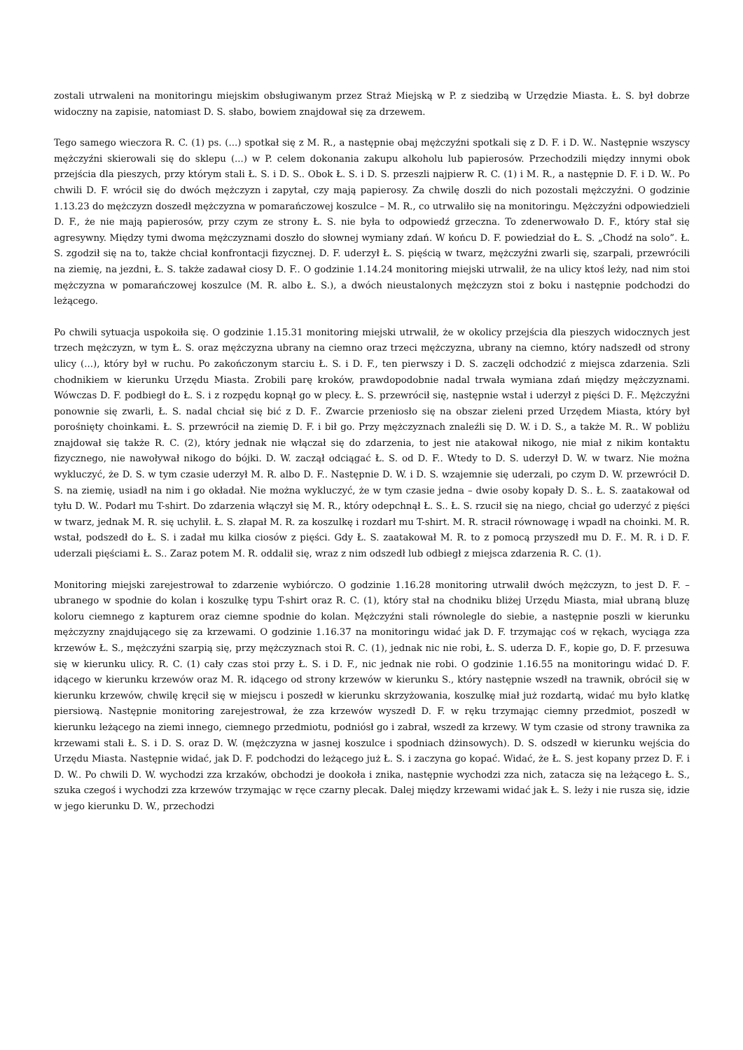zostali utrwaleni na monitoringu miejskim obsługiwanym przez Straż Miejską w P. z siedzibą w Urzędzie Miasta. Ł. S. był dobrze widoczny na zapisie, natomiast D. S. słabo, bowiem znajdował się za drzewem.
Tego samego wieczora R. C. (1) ps. (...) spotkał się z M. R., a następnie obaj mężczyźni spotkali się z D. F. i D. W.. Następnie wszyscy mężczyźni skierowali się do sklepu (...) w P. celem dokonania zakupu alkoholu lub papierosów. Przechodzili między innymi obok przejścia dla pieszych, przy którym stali Ł. S. i D. S.. Obok Ł. S. i D. S. przeszli najpierw R. C. (1) i M. R., a następnie D. F. i D. W.. Po chwili D. F. wrócił się do dwóch mężczyzn i zapytał, czy mają papierosy. Za chwilę doszli do nich pozostali mężczyźni. O godzinie 1.13.23 do mężczyzn doszedł mężczyzna w pomarańczowej koszulce – M. R., co utrwaliło się na monitoringu. Mężczyźni odpowiedzieli D. F., że nie mają papierosów, przy czym ze strony Ł. S. nie była to odpowiedź grzeczna. To zdenerwowało D. F., który stał się agresywny. Między tymi dwoma mężczyznami doszło do słownej wymiany zdań. W końcu D. F. powiedział do Ł. S. „Chodź na solo”. Ł. S. zgodził się na to, także chciał konfrontacji fizycznej. D. F. uderzył Ł. S. pięścią w twarz, mężczyźni zwarli się, szarpali, przewrócili na ziemię, na jezdni, Ł. S. także zadawał ciosy D. F.. O godzinie 1.14.24 monitoring miejski utrwalił, że na ulicy ktoś leży, nad nim stoi mężczyzna w pomarańczowej koszulce (M. R. albo Ł. S.), a dwóch nieustalonych mężczyzn stoi z boku i następnie podchodzi do leżącego.
Po chwili sytuacja uspokoiła się. O godzinie 1.15.31 monitoring miejski utrwalił, że w okolicy przejścia dla pieszych widocznych jest trzech mężczyzn, w tym Ł. S. oraz mężczyzna ubrany na ciemno oraz trzeci mężczyzna, ubrany na ciemno, który nadszedł od strony ulicy (...), który był w ruchu. Po zakończonym starciu Ł. S. i D. F., ten pierwszy i D. S. zaczęli odchodzić z miejsca zdarzenia. Szli chodnikiem w kierunku Urzędu Miasta. Zrobili parę kroków, prawdopodobnie nadal trwała wymiana zdań między mężczyznami. Wówczas D. F. podbiegł do Ł. S. i z rozpędu kopnął go w plecy. Ł. S. przewrócił się, następnie wstał i uderzył z pięści D. F.. Mężczyźni ponownie się zwarli, Ł. S. nadal chciał się bić z D. F.. Zwarcie przeniosło się na obszar zieleni przed Urzędem Miasta, który był porośnięty choinkami. Ł. S. przewrócił na ziemię D. F. i bił go. Przy mężczyznach znaleźli się D. W. i D. S., a także M. R.. W pobliżu znajdował się także R. C. (2), który jednak nie włączał się do zdarzenia, to jest nie atakował nikogo, nie miał z nikim kontaktu fizycznego, nie nawoływał nikogo do bójki. D. W. zaczął odciągać Ł. S. od D. F.. Wtedy to D. S. uderzył D. W. w twarz. Nie można wykluczyć, że D. S. w tym czasie uderzył M. R. albo D. F.. Następnie D. W. i D. S. wzajemnie się uderzali, po czym D. W. przewrócił D. S. na ziemię, usiadł na nim i go okładał. Nie można wykluczyć, że w tym czasie jedna – dwie osoby kopały D. S.. Ł. S. zaatakował od tyłu D. W.. Podarł mu T-shirt. Do zdarzenia włączył się M. R., który odepchnął Ł. S.. Ł. S. rzucił się na niego, chciał go uderzyć z pięści w twarz, jednak M. R. się uchylił. Ł. S. złapał M. R. za koszulkę i rozdarł mu T-shirt. M. R. stracił równowagę i wpadł na choinki. M. R. wstał, podszedł do Ł. S. i zadał mu kilka ciosów z pięści. Gdy Ł. S. zaatakował M. R. to z pomocą przyszedł mu D. F.. M. R. i D. F. uderzali pięściami Ł. S.. Zaraz potem M. R. oddalił się, wraz z nim odszedł lub odbiegł z miejsca zdarzenia R. C. (1).
Monitoring miejski zarejestrował to zdarzenie wybiórczo. O godzinie 1.16.28 monitoring utrwalił dwóch mężczyzn, to jest D. F. – ubranego w spodnie do kolan i koszulkę typu T-shirt oraz R. C. (1), który stał na chodniku bliżej Urzędu Miasta, miał ubraną bluzę koloru ciemnego z kapturem oraz ciemne spodnie do kolan. Mężczyźni stali równolegle do siebie, a następnie poszli w kierunku mężczyzny znajdującego się za krzewami. O godzinie 1.16.37 na monitoringu widać jak D. F. trzymając coś w rękach, wyciąga zza krzewów Ł. S., mężczyźni szarpią się, przy mężczyznach stoi R. C. (1), jednak nic nie robi, Ł. S. uderza D. F., kopie go, D. F. przesuwa się w kierunku ulicy. R. C. (1) cały czas stoi przy Ł. S. i D. F., nic jednak nie robi. O godzinie 1.16.55 na monitoringu widać D. F. idącego w kierunku krzewów oraz M. R. idącego od strony krzewów w kierunku S., który następnie wszedł na trawnik, obrócił się w kierunku krzewów, chwilę kręcił się w miejscu i poszedł w kierunku skrzyżowania, koszulkę miał już rozdartą, widać mu było klatkę piersiową. Następnie monitoring zarejestrował, że zza krzewów wyszedł D. F. w ręku trzymając ciemny przedmiot, poszedł w kierunku leżącego na ziemi innego, ciemnego przedmiotu, podniósł go i zabrał, wszedł za krzewy. W tym czasie od strony trawnika za krzewami stali Ł. S. i D. S. oraz D. W. (mężczyzna w jasnej koszulce i spodniach dżinsowych). D. S. odszedł w kierunku wejścia do Urzędu Miasta. Następnie widać, jak D. F. podchodzi do leżącego już Ł. S. i zaczyna go kopać. Widać, że Ł. S. jest kopany przez D. F. i D. W.. Po chwili D. W. wychodzi zza krzaków, obchodzi je dookoła i znika, następnie wychodzi zza nich, zatacza się na leżącego Ł. S., szuka czegoś i wychodzi zza krzewów trzymając w ręce czarny plecak. Dalej między krzewami widać jak Ł. S. leży i nie rusza się, idzie w jego kierunku D. W., przechodzi